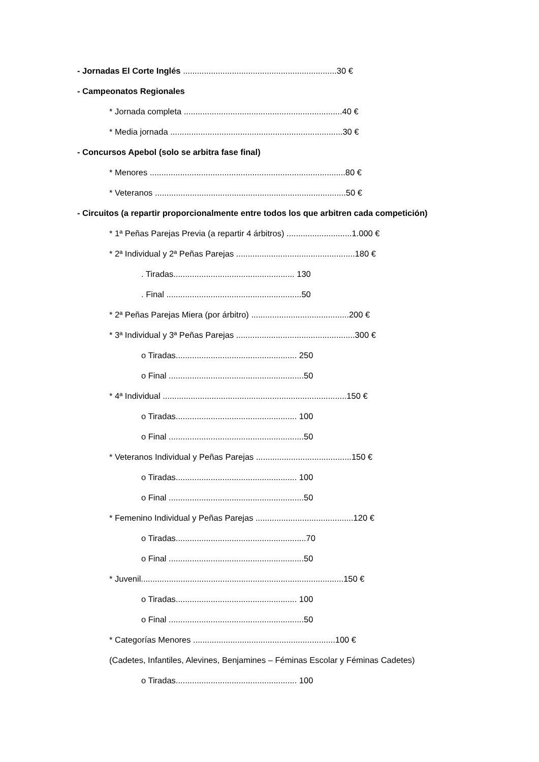- Jornadas El Corte Inglés ..................................................................30 €
- Campeonatos Regionales
* Jornada completa ....................................................................40 €
* Media jornada ..........................................................................30 €
- Concursos Apebol (solo se arbitra fase final)
* Menores ....................................................................................80 €
* Veteranos ..................................................................................50 €
- Circuitos (a repartir proporcionalmente entre todos los que arbitren cada competición)
* 1ª Peñas Parejas Previa (a repartir 4 árbitros) ............................1.000 €
* 2ª Individual y 2ª Peñas Parejas ...................................................180 €
. Tiradas.................................................... 130
. Final ..........................................................50
* 2ª Peñas Parejas Miera (por árbitro) ..........................................200 €
* 3ª Individual y 3ª Peñas Parejas ...................................................300 €
o Tiradas.................................................... 250
o Final ..........................................................50
* 4ª Individual ...............................................................................150 €
o Tiradas.................................................... 100
o Final ..........................................................50
* Veteranos Individual y Peñas Parejas .........................................150 €
o Tiradas.................................................... 100
o Final ..........................................................50
* Femenino Individual y Peñas Parejas ..........................................120 €
o Tiradas........................................................70
o Final ..........................................................50
* Juvenil.......................................................................................150 €
o Tiradas.................................................... 100
o Final ..........................................................50
* Categorías Menores .............................................................100 €
(Cadetes, Infantiles, Alevines, Benjamines – Féminas Escolar y Féminas Cadetes)
o Tiradas.................................................... 100